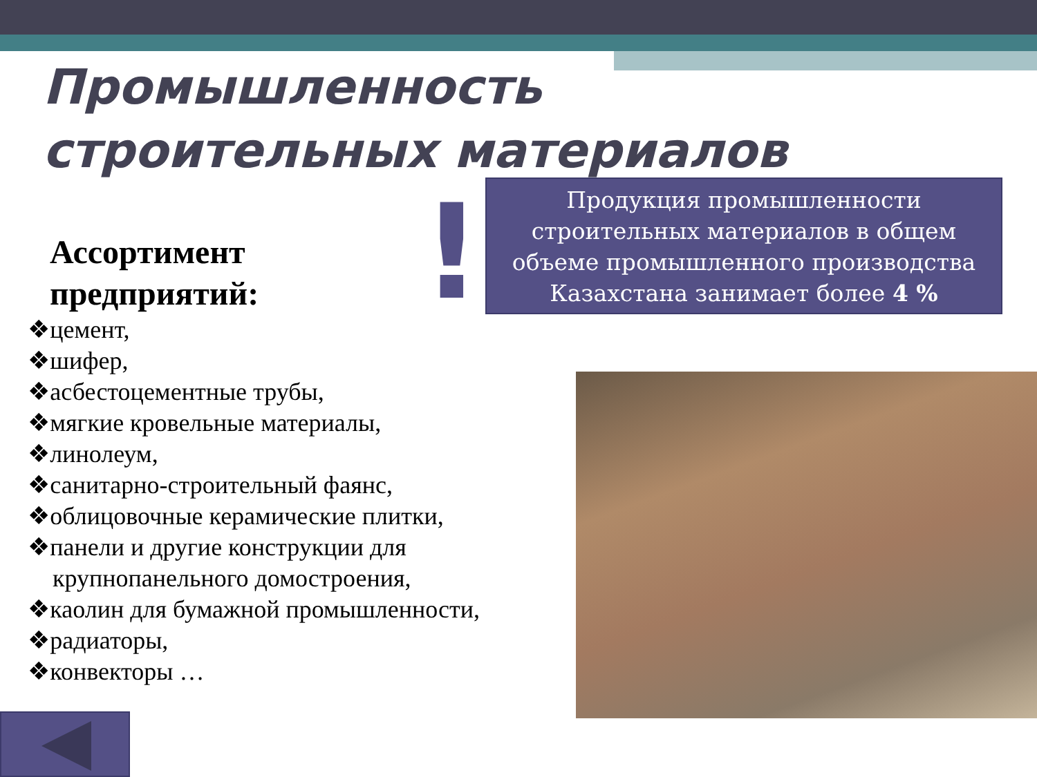Промышленность
строительных материалов
!
Продукция промышленности строительных материалов в общем объеме промышленного производства Казахстана занимает более 4 %
Ассортимент
предприятий:
❖цемент,
❖шифер,
❖асбестоцементные трубы,
❖мягкие кровельные материалы,
❖линолеум,
❖санитарно-строительный фаянс,
❖облицовочные керамические плитки,
❖панели и другие конструкции для
крупнопанельного домостроения,
❖каолин для бумажной промышленности,
❖радиаторы,
❖конвекторы …